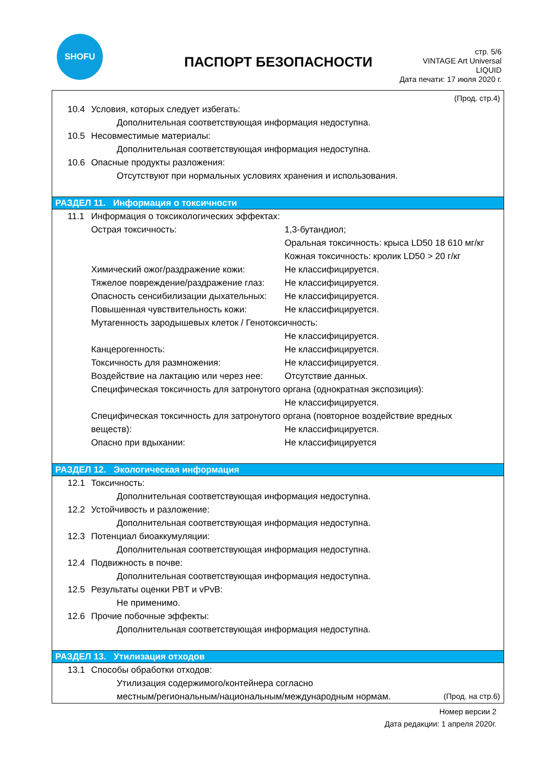SHOFU
ПАСПОРТ БЕЗОПАСНОСТИ
стр. 5/6
VINTAGE Art Universal
LIQUID
Дата печати: 17 июля 2020 г.
(Прод. стр.4)
10.4 Условия, которых следует избегать:
Дополнительная соответствующая информация недоступна.
10.5 Несовместимые материалы:
Дополнительная соответствующая информация недоступна.
10.6 Опасные продукты разложения:
Отсутствуют при нормальных условиях хранения и использования.
РАЗДЕЛ 11. Информация о токсичности
11.1 Информация о токсикологических эффектах:
Острая токсичность: 1,3-бутандиол;
Оральная токсичность: крыса LD50 18 610 мг/кг
Кожная токсичность: кролик LD50 > 20 г/кг
Химический ожог/раздражение кожи: Не классифицируется.
Тяжелое повреждение/раздражение глаз: Не классифицируется.
Опасность сенсибилизации дыхательных: Не классифицируется.
Повышенная чувствительность кожи: Не классифицируется.
Мутагенность зародышевых клеток / Генотоксичность:
Не классифицируется.
Канцерогенность: Не классифицируется.
Токсичность для размножения: Не классифицируется.
Воздействие на лактацию или через нее: Отсутствие данных.
Специфическая токсичность для затронутого органа (однократная экспозиция):
Не классифицируется.
Специфическая токсичность для затронутого органа (повторное воздействие вредных
веществ): Не классифицируется.
Опасно при вдыхании: Не классифицируется
РАЗДЕЛ 12. Экологическая информация
12.1 Токсичность:
Дополнительная соответствующая информация недоступна.
12.2 Устойчивость и разложение:
Дополнительная соответствующая информация недоступна.
12.3 Потенциал биоаккумуляции:
Дополнительная соответствующая информация недоступна.
12.4 Подвижность в почве:
Дополнительная соответствующая информация недоступна.
12.5 Результаты оценки PBT и vPvB:
Не применимо.
12.6 Прочие побочные эффекты:
Дополнительная соответствующая информация недоступна.
РАЗДЕЛ 13. Утилизация отходов
13.1 Способы обработки отходов:
Утилизация содержимого/контейнера согласно
местным/региональным/национальным/международным нормам. (Прод. на стр.6)
Номер версии 2
Дата редакции: 1 апреля 2020г.